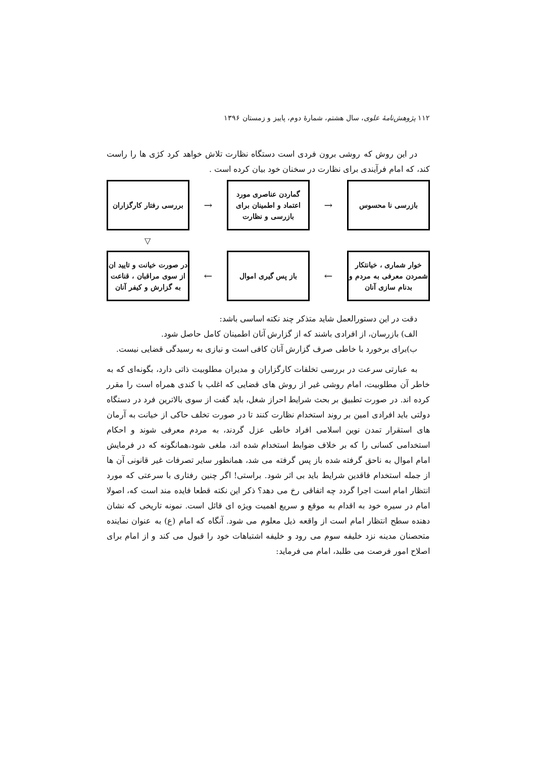۱۱۲ پژوهش‌نامهٔ علوی، سال هشتم، شمارهٔ دوم، پاییز و زمستان ۱۳۹۶
در این روش که روشی برون فردی است دستگاه نظارت تلاش خواهد کرد کژی ها را راست کند، که امام فرآیندی برای نظارت در سخنان خود بیان کرده است .
بازرسی نا محسوس
→
گماردن عناصری مورد اعتماد و اطمینان برای بازرسی و نظارت
→
بررسی رفتار کارگزاران
▽
خوار شماری ، خیانتکار شمردن معرفی به مردم و بدنام سازی آنان
←
باز پس گیری اموال
←
در صورت خیانت و تایید ان از سوی مراقبان ، قناعت به گزارش و کیفر آنان
دقت در این دستورالعمل شاید متذکر چند نکته اساسی باشد:
الف) بازرسان، از افرادی باشند که از گزارش آنان اطمینان کامل حاصل شود.
ب)برای برخورد با خاطی صرف گزارش آنان کافی است و نیازی به رسیدگی قضایی نیست.
به عبارتی سرعت در بررسی تخلفات کارگزاران و مدیران مطلوبیت ذاتی دارد، بگونه‌ای که به خاطر آن مطلوبیت، امام روشی غیر از روش های قضایی که اغلب با کندی همراه است را مقرر کرده اند. در صورت تطبیق بر بحث شرایط احراز شغل، باید گفت از سوی بالاترین فرد در دستگاه دولتی باید افرادی امین بر روند استخدام نظارت کنند تا در صورت تخلف حاکی از خیانت به آرمان های استقرار تمدن نوین اسلامی افراد خاطی عزل گردند، به مردم معرفی شوند و احکام استخدامی کسانی را که بر خلاف ضوابط استخدام شده اند، ملغی شود،همانگونه که در فرمایش امام اموال به ناحق گرفته شده باز پس گرفته می شد، همانطور سایر تصرفات غیر قانونی آن ها از جمله استخدام فاقدین شرایط باید بی اثر شود. براستی! اگر چنین رفتاری با سرعتی که مورد انتظار امام است اجرا گردد چه اتفاقی رخ می دهد؟ ذکر این نکته قطعا فایده مند است که، اصولا امام در سیره خود به اقدام به موقع و سریع اهمیت ویژه ای قائل است. نمونه تاریخی که نشان دهنده سطح انتظار امام است از واقعه ذیل معلوم می شود. آنگاه که امام (ع) به عنوان نماینده متحصنان مدینه نزد خلیفه سوم می رود و خلیفه اشتباهات خود را قبول می کند و از امام برای اصلاح امور فرصت می طلبد، امام می فرماید: